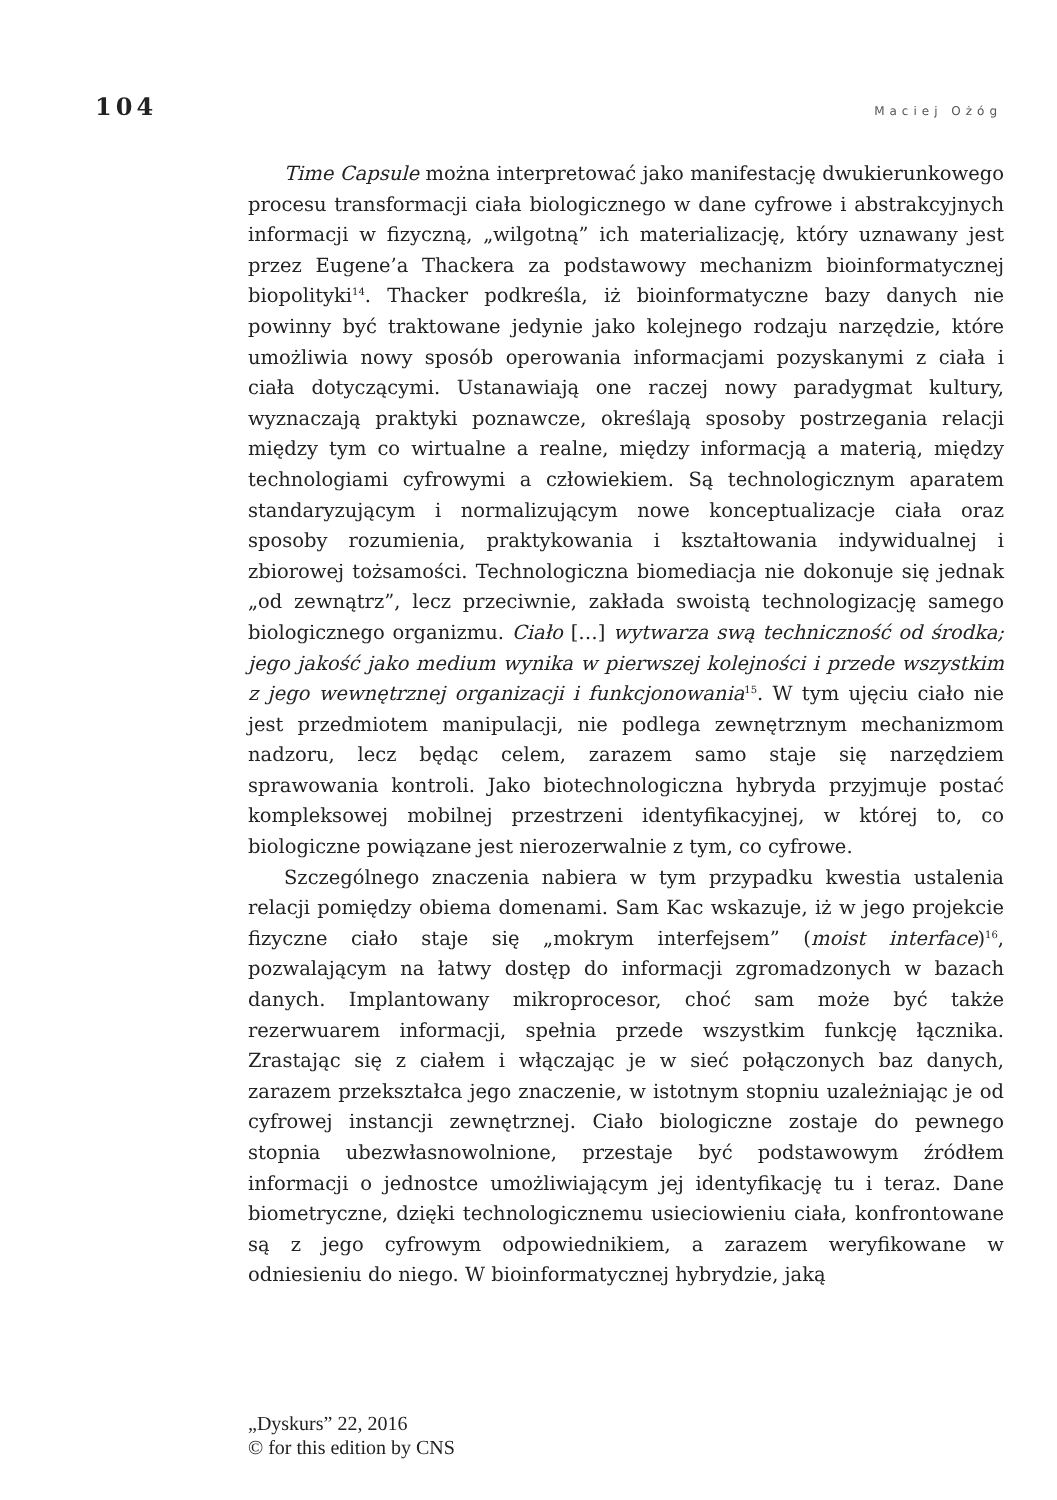104 Maciej Ożóg
Time Capsule można interpretować jako manifestację dwukierunkowego procesu transformacji ciała biologicznego w dane cyfrowe i abstrakcyjnych informacji w fizyczną, „wilgotną” ich materializację, który uznawany jest przez Eugene’a Thackera za podstawowy mechanizm bioinformatycznej biopolityki<sup>14</sup>. Thacker podkreśla, iż bioinformatyczne bazy danych nie powinny być traktowane jedynie jako kolejnego rodzaju narzędzie, które umożliwia nowy sposób operowania informacjami pozyskanymi z ciała i ciała dotyczącymi. Ustanawiają one raczej nowy paradygmat kultury, wyznaczają praktyki poznawcze, określają sposoby postrzegania relacji między tym co wirtualne a realne, między informacją a materią, między technologiami cyfrowymi a człowiekiem. Są technologicznym aparatem standaryzującym i normalizującym nowe konceptualizacje ciała oraz sposoby rozumienia, praktykowania i kształtowania indywidualnej i zbiorowej tożsamości. Technologiczna biomediacja nie dokonuje się jednak „od zewnątrz”, lecz przeciwnie, zakłada swoistą technologizację samego biologicznego organizmu. Ciało […] wytwarza swą techniczność od środka; jego jakość jako medium wynika w pierwszej kolejności i przede wszystkim z jego wewnętrznej organizacji i funkcjonowania<sup>15</sup>. W tym ujęciu ciało nie jest przedmiotem manipulacji, nie podlega zewnętrznym mechanizmom nadzoru, lecz będąc celem, zarazem samo staje się narzędziem sprawowania kontroli. Jako biotechnologiczna hybryda przyjmuje postać kompleksowej mobilnej przestrzeni identyfikacyjnej, w której to, co biologiczne powiązane jest nierozerwalnie z tym, co cyfrowe.
Szczególnego znaczenia nabiera w tym przypadku kwestia ustalenia relacji pomiędzy obiema domenami. Sam Kac wskazuje, iż w jego projekcie fizyczne ciało staje się „mokrym interfejsem” (moist interface)<sup>16</sup>, pozwalającym na łatwy dostęp do informacji zgromadzonych w bazach danych. Implantowany mikroprocesor, choć sam może być także rezerwuarem informacji, spełnia przede wszystkim funkcję łącznika. Zrastając się z ciałem i włączając je w sieć połączonych baz danych, zarazem przekształca jego znaczenie, w istotnym stopniu uzależniając je od cyfrowej instancji zewnętrznej. Ciało biologiczne zostaje do pewnego stopnia ubezwłasnowolnione, przestaje być podstawowym źródłem informacji o jednostce umożliwiającym jej identyfikację tu i teraz. Dane biometryczne, dzięki technologicznemu usieciowieniu ciała, konfrontowane są z jego cyfrowym odpowiednikiem, a zarazem weryfikowane w odniesieniu do niego. W bioinformatycznej hybrydzie, jaką
„Dyskurs” 22, 2016
© for this edition by CNS